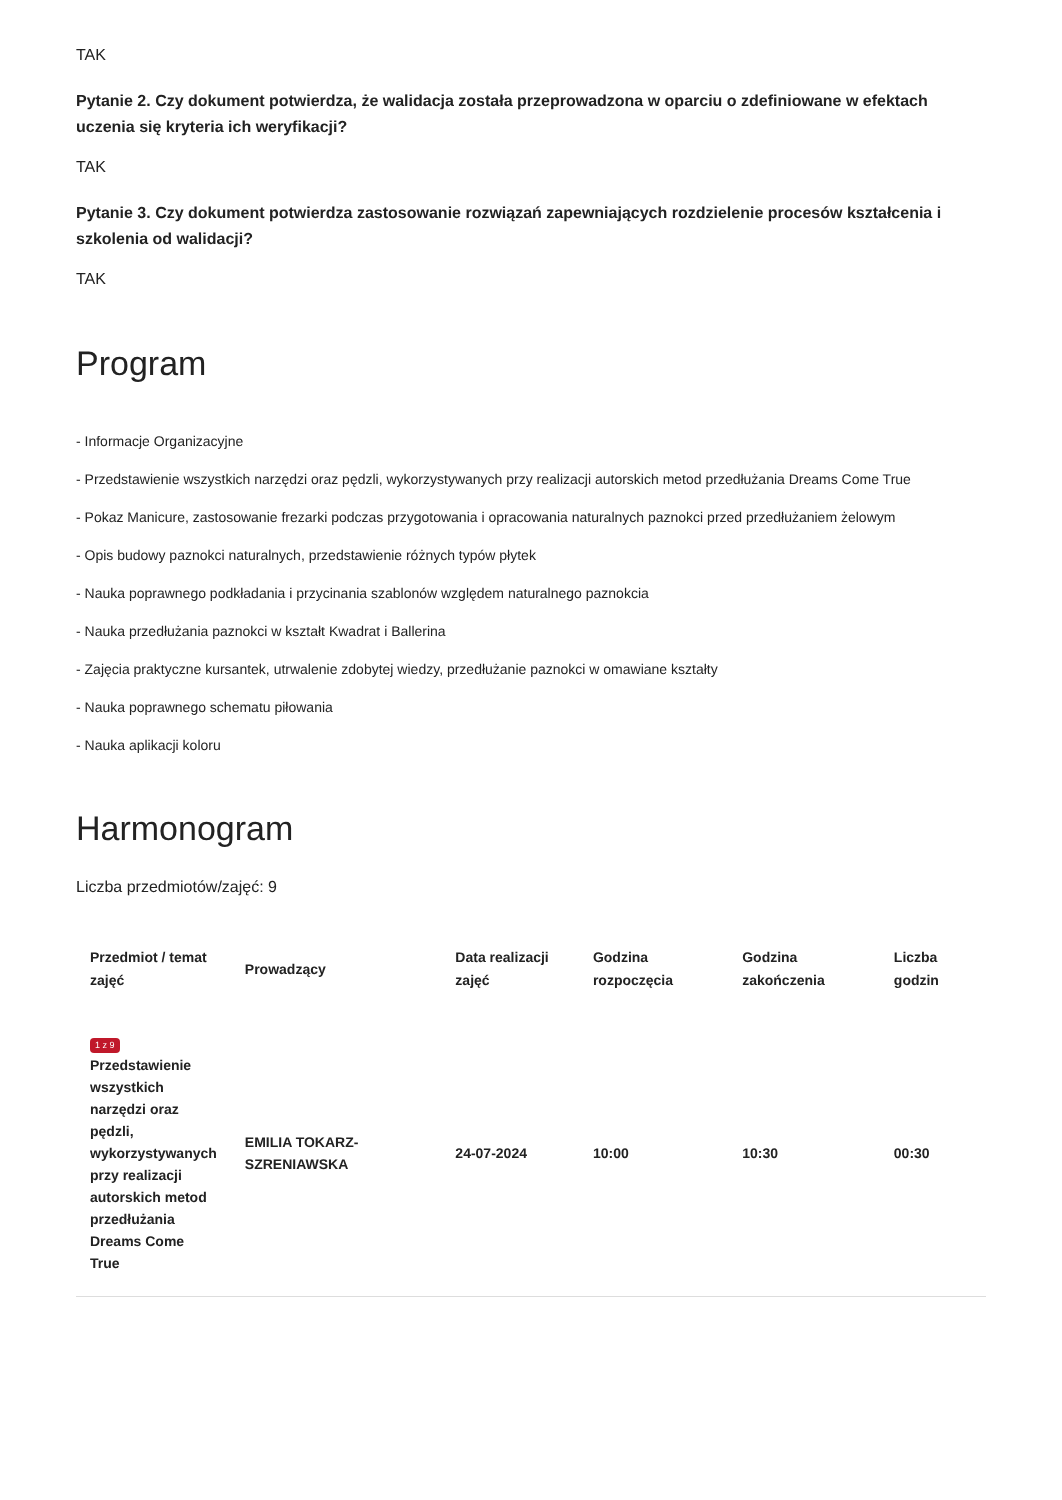TAK
Pytanie 2. Czy dokument potwierdza, że walidacja została przeprowadzona w oparciu o zdefiniowane w efektach uczenia się kryteria ich weryfikacji?
TAK
Pytanie 3. Czy dokument potwierdza zastosowanie rozwiązań zapewniających rozdzielenie procesów kształcenia i szkolenia od walidacji?
TAK
Program
- Informacje Organizacyjne
- Przedstawienie wszystkich narzędzi oraz pędzli, wykorzystywanych przy realizacji autorskich metod przedłużania Dreams Come True
- Pokaz Manicure, zastosowanie frezarki podczas przygotowania i opracowania naturalnych paznokci przed przedłużaniem żelowym
- Opis budowy paznokci naturalnych, przedstawienie różnych typów płytek
- Nauka poprawnego podkładania i przycinania szablonów względem naturalnego paznokcia
- Nauka przedłużania paznokci w kształt Kwadrat i Ballerina
- Zajęcia praktyczne kursantek, utrwalenie zdobytej wiedzy, przedłużanie paznokci w omawiane kształty
- Nauka poprawnego schematu piłowania
- Nauka aplikacji koloru
Harmonogram
Liczba przedmiotów/zajęć: 9
| Przedmiot / temat zajęć | Prowadzący | Data realizacji zajęć | Godzina rozpoczęcia | Godzina zakończenia | Liczba godzin |
| --- | --- | --- | --- | --- | --- |
| 1 z 9 Przedstawienie wszystkich narzędzi oraz pędzli, wykorzystywanych przy realizacji autorskich metod przedłużania Dreams Come True | EMILIA TOKARZ-SZRENIAWSKA | 24-07-2024 | 10:00 | 10:30 | 00:30 |